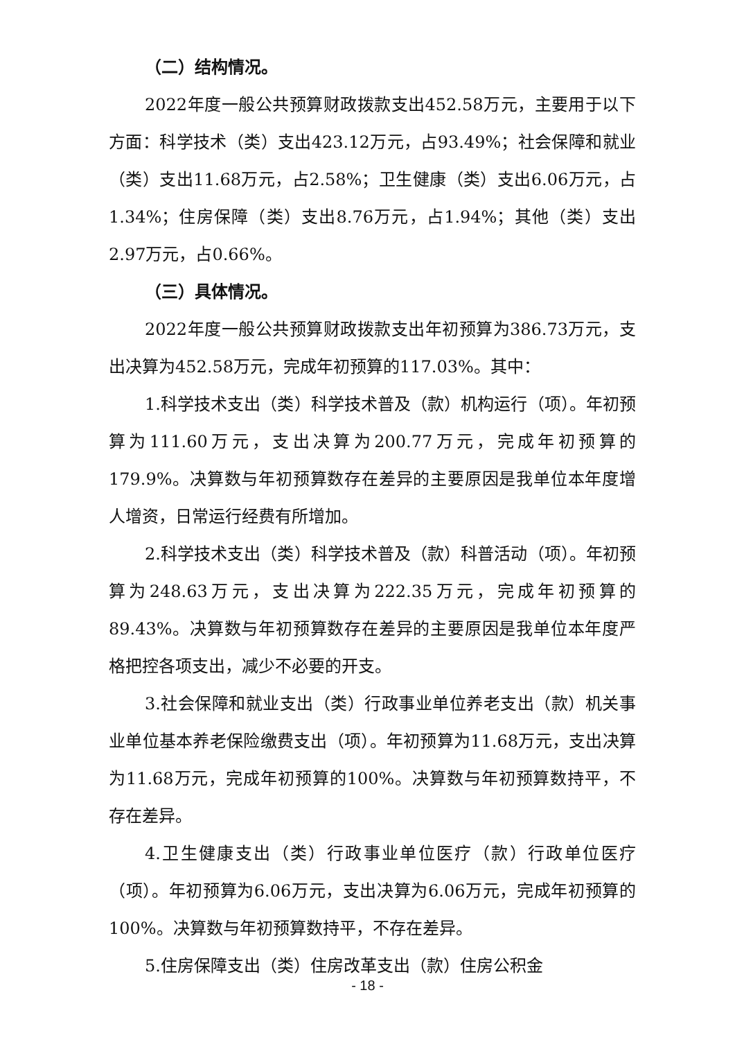（二）结构情况。
2022年度一般公共预算财政拨款支出452.58万元，主要用于以下方面：科学技术（类）支出423.12万元，占93.49%；社会保障和就业（类）支出11.68万元，占2.58%；卫生健康（类）支出6.06万元，占1.34%；住房保障（类）支出8.76万元，占1.94%；其他（类）支出2.97万元，占0.66%。
（三）具体情况。
2022年度一般公共预算财政拨款支出年初预算为386.73万元，支出决算为452.58万元，完成年初预算的117.03%。其中：
1.科学技术支出（类）科学技术普及（款）机构运行（项）。年初预算为111.60万元，支出决算为200.77万元，完成年初预算的179.9%。决算数与年初预算数存在差异的主要原因是我单位本年度增人增资，日常运行经费有所增加。
2.科学技术支出（类）科学技术普及（款）科普活动（项）。年初预算为248.63万元，支出决算为222.35万元，完成年初预算的89.43%。决算数与年初预算数存在差异的主要原因是我单位本年度严格把控各项支出，减少不必要的开支。
3.社会保障和就业支出（类）行政事业单位养老支出（款）机关事业单位基本养老保险缴费支出（项）。年初预算为11.68万元，支出决算为11.68万元，完成年初预算的100%。决算数与年初预算数持平，不存在差异。
4.卫生健康支出（类）行政事业单位医疗（款）行政单位医疗（项）。年初预算为6.06万元，支出决算为6.06万元，完成年初预算的100%。决算数与年初预算数持平，不存在差异。
5.住房保障支出（类）住房改革支出（款）住房公积金
- 18 -